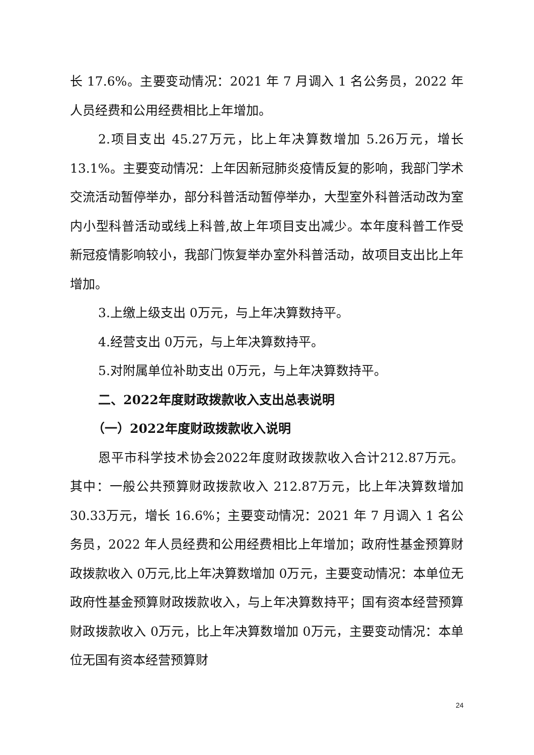长 17.6%。主要变动情况：2021 年 7 月调入 1 名公务员，2022 年人员经费和公用经费相比上年增加。
2.项目支出 45.27万元，比上年决算数增加 5.26万元，增长 13.1%。主要变动情况：上年因新冠肺炎疫情反复的影响，我部门学术交流活动暂停举办，部分科普活动暂停举办，大型室外科普活动改为室内小型科普活动或线上科普,故上年项目支出减少。本年度科普工作受新冠疫情影响较小，我部门恢复举办室外科普活动，故项目支出比上年增加。
3.上缴上级支出 0万元，与上年决算数持平。
4.经营支出 0万元，与上年决算数持平。
5.对附属单位补助支出 0万元，与上年决算数持平。
二、2022年度财政拨款收入支出总表说明
（一）2022年度财政拨款收入说明
恩平市科学技术协会2022年度财政拨款收入合计212.87万元。其中：一般公共预算财政拨款收入 212.87万元，比上年决算数增加 30.33万元，增长 16.6%；主要变动情况：2021 年 7 月调入 1 名公务员，2022 年人员经费和公用经费相比上年增加；政府性基金预算财政拨款收入 0万元,比上年决算数增加 0万元，主要变动情况：本单位无政府性基金预算财政拨款收入，与上年决算数持平；国有资本经营预算财政拨款收入 0万元，比上年决算数增加 0万元，主要变动情况：本单位无国有资本经营预算财
24